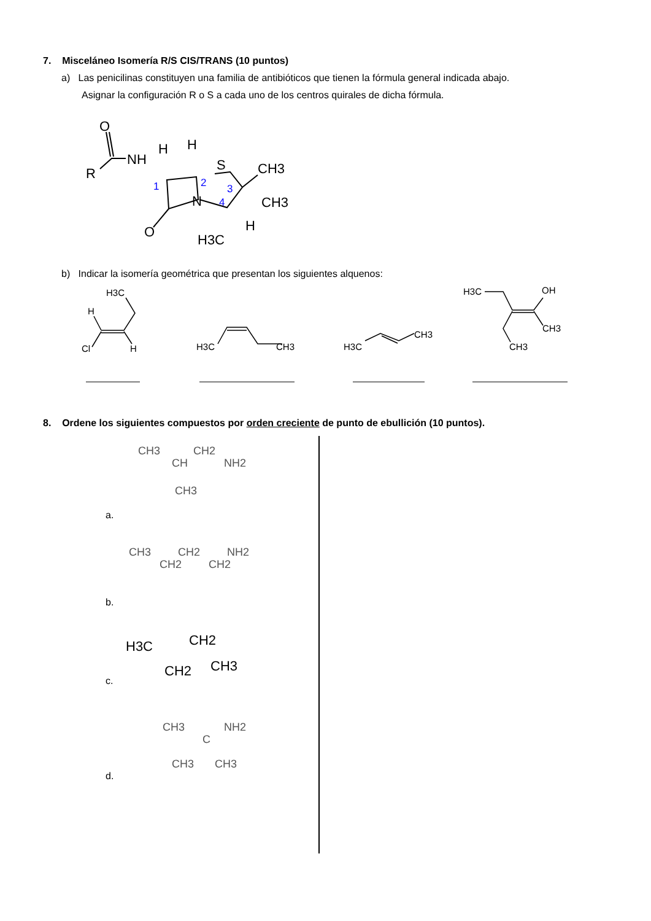7. Misceláneo Isomería R/S CIS/TRANS (10 puntos)
a) Las penicilinas constituyen una familia de antibióticos que tienen la fórmula general indicada abajo.
Asignar la configuración R o S a cada uno de los centros quirales de dicha fórmula.
R
O
NH
H
H
S
CH3
CH3
N
H
O
H3C
1
2
3
4
b) Indicar la isomería geométrica que presentan los siguientes alquenos:
H3C
H
Cl
H
H3C
CH3
H3C
CH3
H3C
OH
CH3
CH3
8. Ordene los siguientes compuestos por orden creciente de punto de ebullición (10 puntos).
CH3
CH2
CH
NH2
CH3
CH3
CH2
NH2
CH2
CH2
CH3
NH2
C
CH3
CH3
H3C
CH2
CH2
CH3
a.
b.
c.
d.